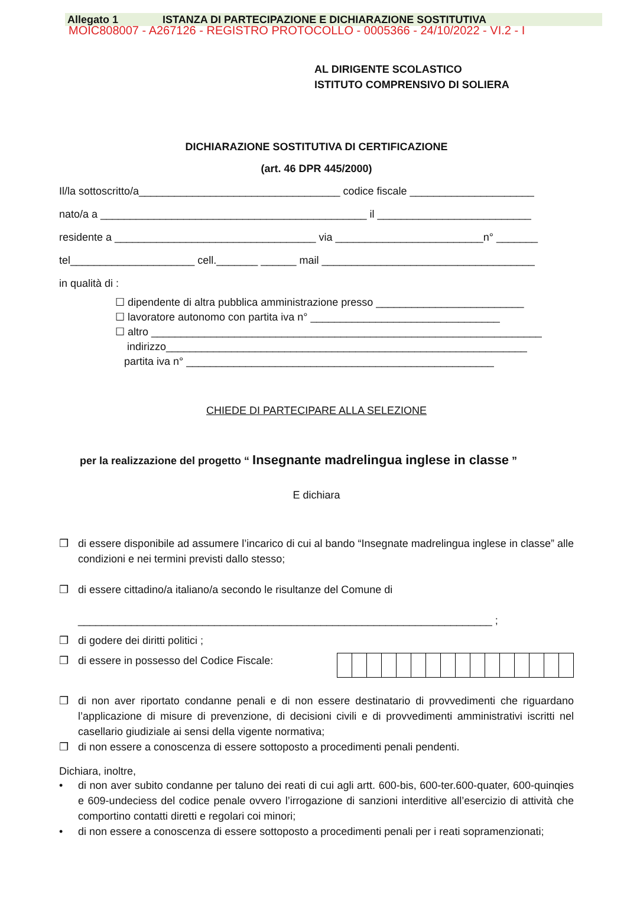Allegato 1 ISTANZA DI PARTECIPAZIONE E DICHIARAZIONE SOSTITUTIVA
MOIC808007 - A267126 - REGISTRO PROTOCOLLO - 0005366 - 24/10/2022 - VI.2 - I
AL DIRIGENTE SCOLASTICO
ISTITUTO COMPRENSIVO DI SOLIERA
DICHIARAZIONE SOSTITUTIVA DI CERTIFICAZIONE
(art. 46 DPR 445/2000)
Il/la sottoscritto/a__________________________________ codice fiscale _____________________
nato/a a _____________________________________________ il __________________________
residente a __________________________________ via _________________________n° _______
tel_____________________ cell._______ ______ mail ____________________________________
in qualità di :
☐ dipendente di altra pubblica amministrazione presso _________________________
☐ lavoratore autonomo con partita iva n° ________________________________
☐ altro __________________________________________________________________
indirizzo_____________________________________________________________
partita iva n° ____________________________________________________
CHIEDE DI PARTECIPARE ALLA SELEZIONE
per la realizzazione del progetto “ Insegnante madrelingua inglese in classe ”
E dichiara
❒ di essere disponibile ad assumere l’incarico di cui al bando “Insegnate madrelingua inglese in classe” alle condizioni e nei termini previsti dallo stesso;
❒ di essere cittadino/a italiano/a secondo le risultanze del Comune di
______________________________________________________________________ ;
❒ di godere dei diritti politici ;
❒ di essere in possesso del Codice Fiscale:
❒ di non aver riportato condanne penali e di non essere destinatario di provvedimenti che riguardano l’applicazione di misure di prevenzione, di decisioni civili e di provvedimenti amministrativi iscritti nel casellario giudiziale ai sensi della vigente normativa;
❒ di non essere a conoscenza di essere sottoposto a procedimenti penali pendenti.
Dichiara, inoltre,
• di non aver subito condanne per taluno dei reati di cui agli artt. 600-bis, 600-ter.600-quater, 600-quinqies e 609-undeciess del codice penale ovvero l’irrogazione di sanzioni interditive all’esercizio di attività che comportino contatti diretti e regolari coi minori;
• di non essere a conoscenza di essere sottoposto a procedimenti penali per i reati sopramenzionati;